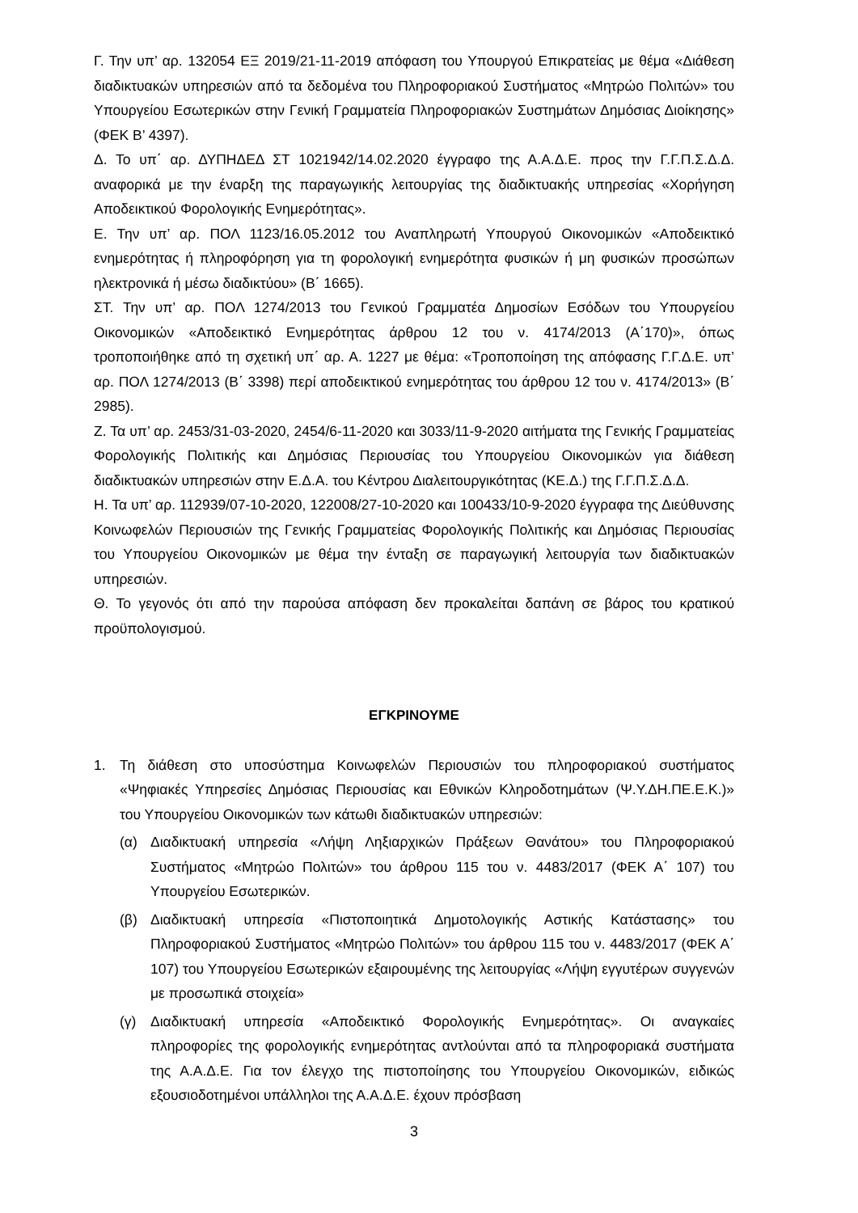Γ. Την υπ’ αρ. 132054 ΕΞ 2019/21-11-2019 απόφαση του Υπουργού Επικρατείας με θέμα «Διάθεση διαδικτυακών υπηρεσιών από τα δεδομένα του Πληροφοριακού Συστήματος «Μητρώο Πολιτών» του Υπουργείου Εσωτερικών στην Γενική Γραμματεία Πληροφοριακών Συστημάτων Δημόσιας Διοίκησης» (ΦΕΚ Β’ 4397).
Δ. Το υπ΄ αρ. ΔΥΠΗΔΕΔ ΣΤ 1021942/14.02.2020 έγγραφο της Α.Α.Δ.Ε. προς την Γ.Γ.Π.Σ.Δ.Δ. αναφορικά με την έναρξη της παραγωγικής λειτουργίας της διαδικτυακής υπηρεσίας «Χορήγηση Αποδεικτικού Φορολογικής Ενημερότητας».
Ε. Την υπ’ αρ. ΠΟΛ 1123/16.05.2012 του Αναπληρωτή Υπουργού Οικονομικών «Αποδεικτικό ενημερότητας ή πληροφόρηση για τη φορολογική ενημερότητα φυσικών ή μη φυσικών προσώπων ηλεκτρονικά ή μέσω διαδικτύου» (Β΄ 1665).
ΣΤ. Την υπ’ αρ. ΠΟΛ 1274/2013 του Γενικού Γραμματέα Δημοσίων Εσόδων του Υπουργείου Οικονομικών «Αποδεικτικό Ενημερότητας άρθρου 12 του ν. 4174/2013 (Α΄170)», όπως τροποποιήθηκε από τη σχετική υπ΄ αρ. Α. 1227 με θέμα: «Τροποποίηση της απόφασης Γ.Γ.Δ.Ε. υπ’ αρ. ΠΟΛ 1274/2013 (Β΄ 3398) περί αποδεικτικού ενημερότητας του άρθρου 12 του ν. 4174/2013» (Β΄ 2985).
Ζ. Τα υπ’ αρ. 2453/31-03-2020, 2454/6-11-2020 και 3033/11-9-2020 αιτήματα της Γενικής Γραμματείας Φορολογικής Πολιτικής και Δημόσιας Περιουσίας του Υπουργείου Οικονομικών για διάθεση διαδικτυακών υπηρεσιών στην Ε.Δ.Α. του Κέντρου Διαλειτουργικότητας (ΚΕ.Δ.) της Γ.Γ.Π.Σ.Δ.Δ.
Η. Τα υπ’ αρ. 112939/07-10-2020, 122008/27-10-2020 και 100433/10-9-2020 έγγραφα της Διεύθυνσης Κοινωφελών Περιουσιών της Γενικής Γραμματείας Φορολογικής Πολιτικής και Δημόσιας Περιουσίας του Υπουργείου Οικονομικών με θέμα την ένταξη σε παραγωγική λειτουργία των διαδικτυακών υπηρεσιών.
Θ. Το γεγονός ότι από την παρούσα απόφαση δεν προκαλείται δαπάνη σε βάρος του κρατικού προϋπολογισμού.
ΕΓΚΡΙΝΟΥΜΕ
1. Τη διάθεση στο υποσύστημα Κοινωφελών Περιουσιών του πληροφοριακού συστήματος «Ψηφιακές Υπηρεσίες Δημόσιας Περιουσίας και Εθνικών Κληροδοτημάτων (Ψ.Υ.ΔΗ.ΠΕ.Ε.Κ.)» του Υπουργείου Οικονομικών των κάτωθι διαδικτυακών υπηρεσιών:
(α) Διαδικτυακή υπηρεσία «Λήψη Ληξιαρχικών Πράξεων Θανάτου» του Πληροφοριακού Συστήματος «Μητρώο Πολιτών» του άρθρου 115 του ν. 4483/2017 (ΦΕΚ Α΄ 107) του Υπουργείου Εσωτερικών.
(β) Διαδικτυακή υπηρεσία «Πιστοποιητικά Δημοτολογικής Αστικής Κατάστασης» του Πληροφοριακού Συστήματος «Μητρώο Πολιτών» του άρθρου 115 του ν. 4483/2017 (ΦΕΚ Α΄ 107) του Υπουργείου Εσωτερικών εξαιρουμένης της λειτουργίας «Λήψη εγγυτέρων συγγενών με προσωπικά στοιχεία»
(γ) Διαδικτυακή υπηρεσία «Αποδεικτικό Φορολογικής Ενημερότητας». Οι αναγκαίες πληροφορίες της φορολογικής ενημερότητας αντλούνται από τα πληροφοριακά συστήματα της Α.Α.Δ.Ε. Για τον έλεγχο της πιστοποίησης του Υπουργείου Οικονομικών, ειδικώς εξουσιοδοτημένοι υπάλληλοι της Α.Α.Δ.Ε. έχουν πρόσβαση
3